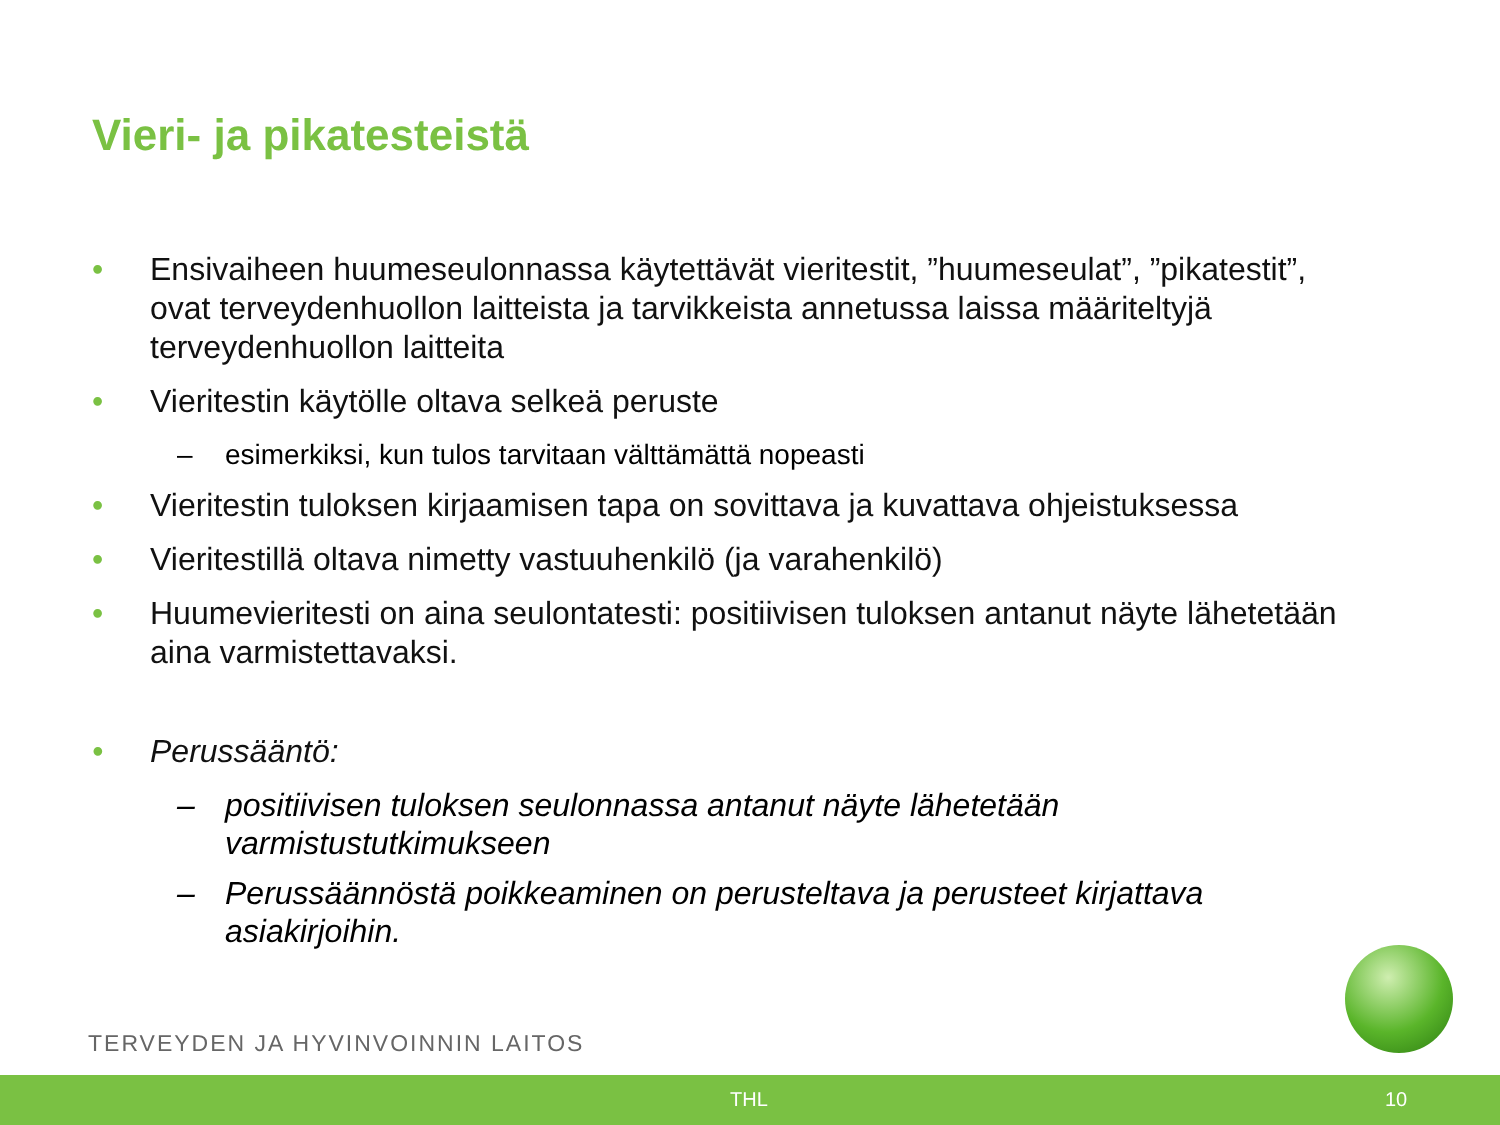Vieri- ja pikatesteistä
• Ensivaiheen huumeseulonnassa käytettävät vieritestit, ”huumeseulat”, ”pikatestit”, ovat terveydenhuollon laitteista ja tarvikkeista annetussa laissa määriteltyjä terveydenhuollon laitteita
• Vieritestin käytölle oltava selkeä peruste
– esimerkiksi, kun tulos tarvitaan välttämättä nopeasti
• Vieritestin tuloksen kirjaamisen tapa on sovittava ja kuvattava ohjeistuksessa
• Vieritestillä oltava nimetty vastuuhenkilö (ja varahenkilö)
• Huumevieritesti on aina seulontatesti: positiivisen tuloksen antanut näyte lähetetään aina varmistettavaksi.
• Perussääntö:
– positiivisen tuloksen seulonnassa antanut näyte lähetetään varmistustutkimukseen
– Perussäännöstä poikkeaminen on perusteltava ja perusteet kirjattava asiakirjoihin.
TERVEYDEN JA HYVINVOINNIN LAITOS
THL 10